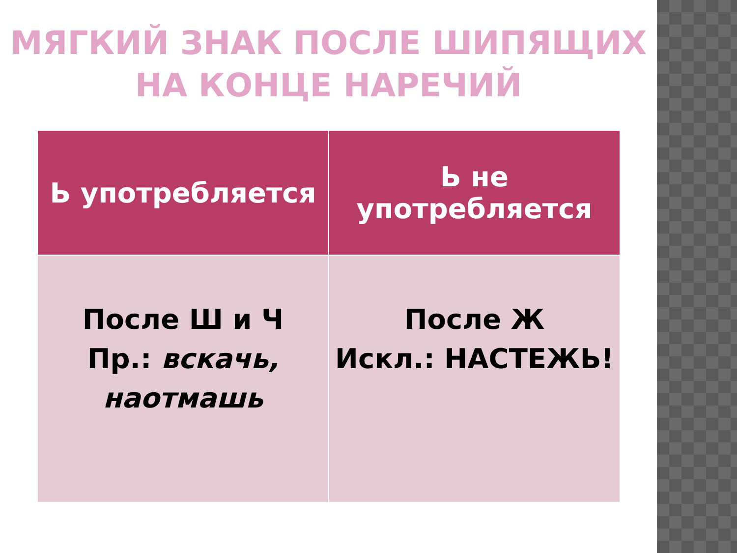МЯГКИЙ ЗНАК ПОСЛЕ ШИПЯЩИХ
НА КОНЦЕ НАРЕЧИЙ
| Ь употребляется | Ь не употребляется |
| --- | --- |
| После Ш и Ч Пр.: вскачь, наотмашь | После Ж Искл.: НАСТЕЖЬ! |